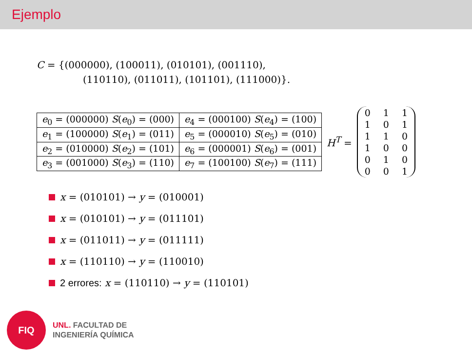Ejemplo
C = {(000000), (100011), (010101), (001110),
(110110), (011011), (101101), (111000)}.
| e<sub>0</sub> = (000000) S ( e<sub>0</sub>) = (000) | e<sub>4</sub> = (000100) S ( e<sub>4</sub>) = (100) |
| e<sub>1</sub> = (100000) S ( e<sub>1</sub>) = (011) | e<sub>5</sub> = (000010) S ( e<sub>5</sub>) = (010) |
| e<sub>2</sub> = (010000) S ( e<sub>2</sub>) = (101) | e<sub>6</sub> = (000001) S ( e<sub>6</sub>) = (001) |
| e<sub>3</sub> = (001000) S ( e<sub>3</sub>) = (110) | e<sub>7</sub> = (100100) S ( e<sub>7</sub>) = (111) |
H<sup>T</sup> =
| 0 | 1 | 1 |
| 1 | 0 | 1 |
| 1 | 1 | 0 |
| 1 | 0 | 0 |
| 0 | 1 | 0 |
| 0 | 0 | 1 |
x = (010101) → y = (010001)
x = (010101) → y = (011101)
x = (011011) → y = (011111)
x = (110110) → y = (110010)
2 errores: x = (110110) → y = (110101)
FIQ
UNL. FACULTAD DE
INGENIERÍA QUÍMICA